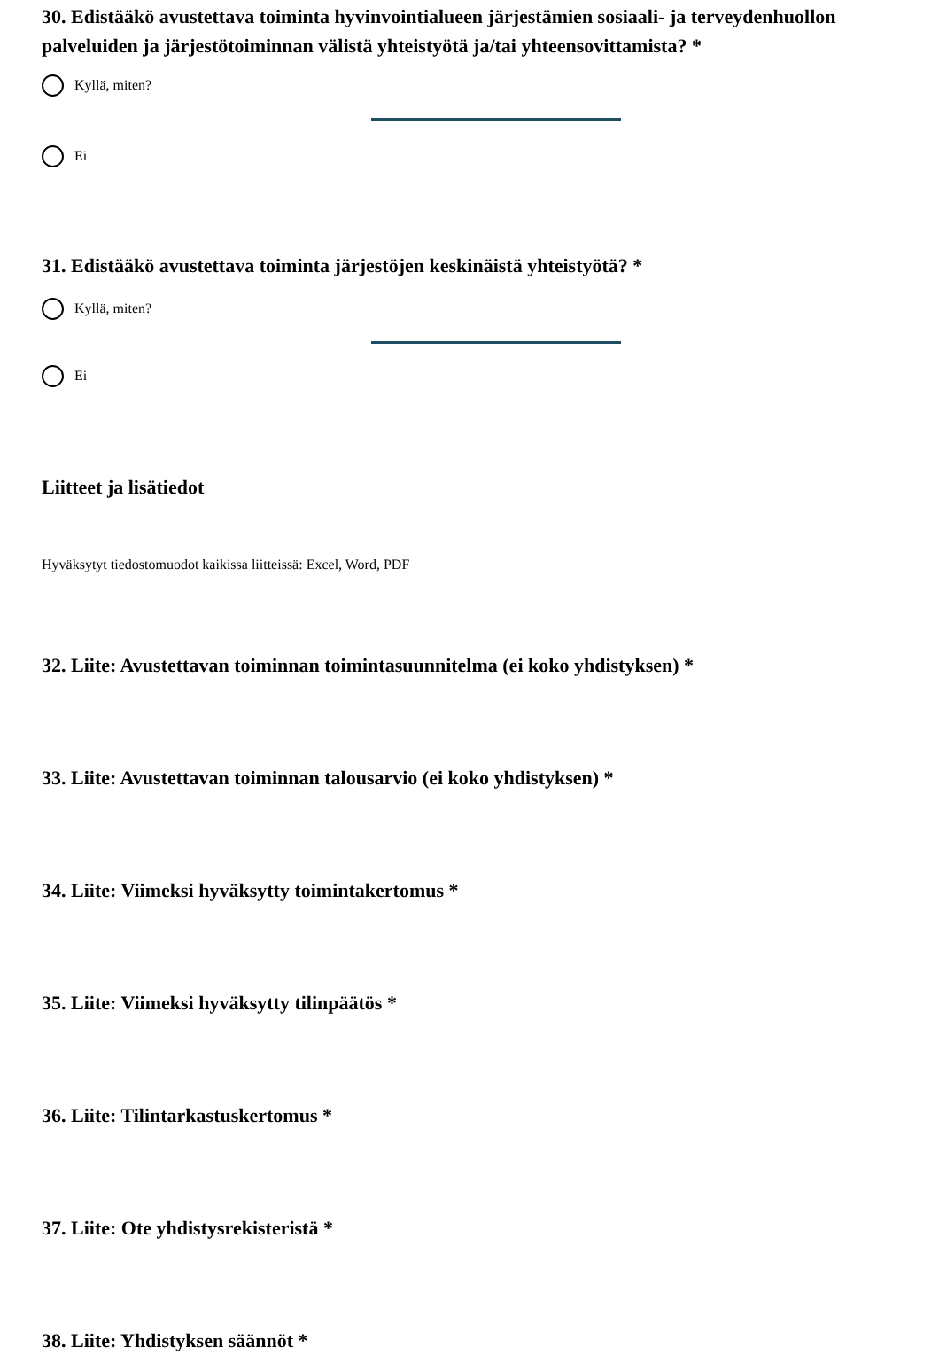30. Edistääkö avustettava toiminta hyvinvointialueen järjestämien sosiaali- ja terveydenhuollon palveluiden ja järjestötoiminnan välistä yhteistyötä ja/tai yhteensovittamista? *
Kyllä, miten?
Ei
31. Edistääkö avustettava toiminta järjestöjen keskinäistä yhteistyötä? *
Kyllä, miten?
Ei
Liitteet ja lisätiedot
Hyväksytyt tiedostomuodot kaikissa liitteissä: Excel, Word, PDF
32. Liite: Avustettavan toiminnan toimintasuunnitelma (ei koko yhdistyksen) *
33. Liite: Avustettavan toiminnan talousarvio (ei koko yhdistyksen) *
34. Liite: Viimeksi hyväksytty toimintakertomus *
35. Liite: Viimeksi hyväksytty tilinpäätös *
36. Liite: Tilintarkastuskertomus *
37. Liite: Ote yhdistysrekisteristä *
38. Liite: Yhdistyksen säännöt *